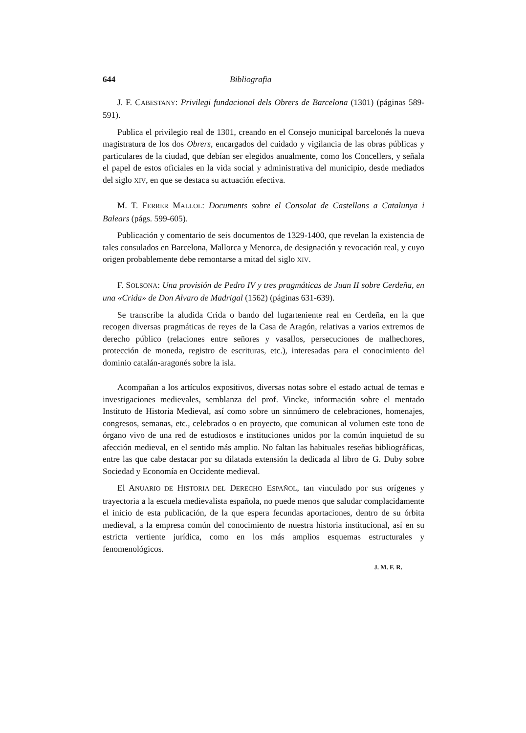644 Bibliografia
J. F. CABESTANY: Privilegi fundacional dels Obrers de Barcelona (1301) (páginas 589-591).
Publica el privilegio real de 1301, creando en el Consejo municipal barcelonés la nueva magistratura de los dos Obrers, encargados del cuidado y vigilancia de las obras públicas y particulares de la ciudad, que debían ser elegidos anualmente, como los Concellers, y señala el papel de estos oficiales en la vida social y administrativa del municipio, desde mediados del siglo XIV, en que se destaca su actuación efectiva.
M. T. FERRER MALLOL: Documents sobre el Consolat de Castellans a Catalunya i Balears (págs. 599-605).
Publicación y comentario de seis documentos de 1329-1400, que revelan la existencia de tales consulados en Barcelona, Mallorca y Menorca, de designación y revocación real, y cuyo origen probablemente debe remontarse a mitad del siglo XIV.
F. SOLSONA: Una provisión de Pedro IV y tres pragmáticas de Juan II sobre Cerdeña, en una «Crida» de Don Alvaro de Madrigal (1562) (páginas 631-639).
Se transcribe la aludida Crida o bando del lugarteniente real en Cerdeña, en la que recogen diversas pragmáticas de reyes de la Casa de Aragón, relativas a varios extremos de derecho público (relaciones entre señores y vasallos, persecuciones de malhechores, protección de moneda, registro de escrituras, etc.), interesadas para el conocimiento del dominio catalán-aragonés sobre la isla.
Acompañan a los artículos expositivos, diversas notas sobre el estado actual de temas e investigaciones medievales, semblanza del prof. Vincke, información sobre el mentado Instituto de Historia Medieval, así como sobre un sinnúmero de celebraciones, homenajes, congresos, semanas, etc., celebrados o en proyecto, que comunican al volumen este tono de órgano vivo de una red de estudiosos e instituciones unidos por la común inquietud de su afección medieval, en el sentido más amplio. No faltan las habituales reseñas bibliográficas, entre las que cabe destacar por su dilatada extensión la dedicada al libro de G. Duby sobre Sociedad y Economía en Occidente medieval.
El ANUARIO DE HISTORIA DEL DERECHO ESPAÑOL, tan vinculado por sus orígenes y trayectoria a la escuela medievalista española, no puede menos que saludar complacidamente el inicio de esta publicación, de la que espera fecundas aportaciones, dentro de su órbita medieval, a la empresa común del conocimiento de nuestra historia institucional, así en su estricta vertiente jurídica, como en los más amplios esquemas estructurales y fenomenológicos.
J. M. F. R.